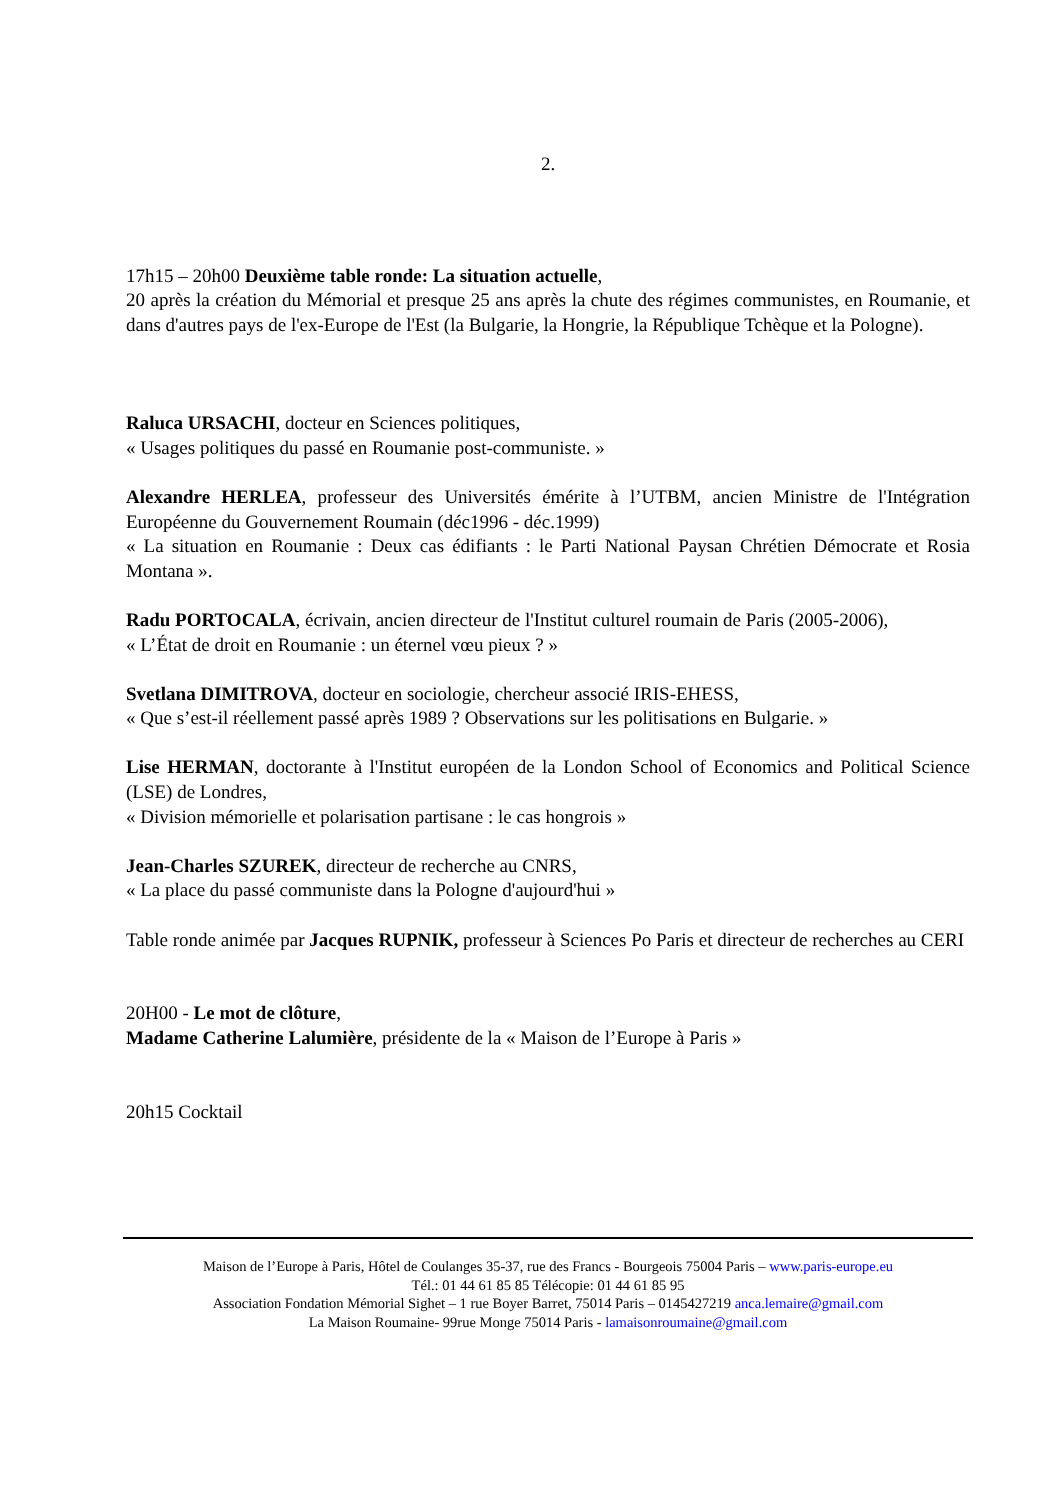2.
17h15 – 20h00 Deuxième table ronde: La situation actuelle,
20 après la création du Mémorial et presque 25 ans après la chute des régimes communistes, en Roumanie, et dans d'autres pays de l'ex-Europe de l'Est (la Bulgarie, la Hongrie, la République Tchèque et la Pologne).
Raluca URSACHI, docteur en Sciences politiques,
« Usages politiques du passé en Roumanie post-communiste. »
Alexandre HERLEA, professeur des Universités émérite à l’UTBM, ancien Ministre de l'Intégration Européenne du Gouvernement Roumain (déc1996 - déc.1999)
« La situation en Roumanie : Deux cas édifiants : le Parti National Paysan Chrétien Démocrate et Rosia Montana ».
Radu PORTOCALA, écrivain, ancien directeur de l'Institut culturel roumain de Paris (2005-2006),
« L’État de droit en Roumanie : un éternel vœu pieux ? »
Svetlana DIMITROVA, docteur en sociologie, chercheur associé IRIS-EHESS,
« Que s’est-il réellement passé après 1989 ? Observations sur les politisations en Bulgarie. »
Lise HERMAN, doctorante à l'Institut européen de la London School of Economics and Political Science (LSE) de Londres,
« Division mémorielle et polarisation partisane : le cas hongrois »
Jean-Charles SZUREK, directeur de recherche au CNRS,
« La place du passé communiste dans la Pologne d'aujourd'hui »
Table ronde animée par Jacques RUPNIK, professeur à Sciences Po Paris et directeur de recherches au CERI
20H00 - Le mot de clôture,
Madame Catherine Lalumière, présidente de la « Maison de l’Europe à Paris »
20h15 Cocktail
Maison de l’Europe à Paris, Hôtel de Coulanges 35-37, rue des Francs - Bourgeois 75004 Paris – www.paris-europe.eu
Tél.: 01 44 61 85 85 Télécopie: 01 44 61 85 95
Association Fondation Mémorial Sighet – 1 rue Boyer Barret, 75014 Paris – 0145427219 anca.lemaire@gmail.com
La Maison Roumaine- 99rue Monge 75014 Paris - lamaisonroumaine@gmail.com